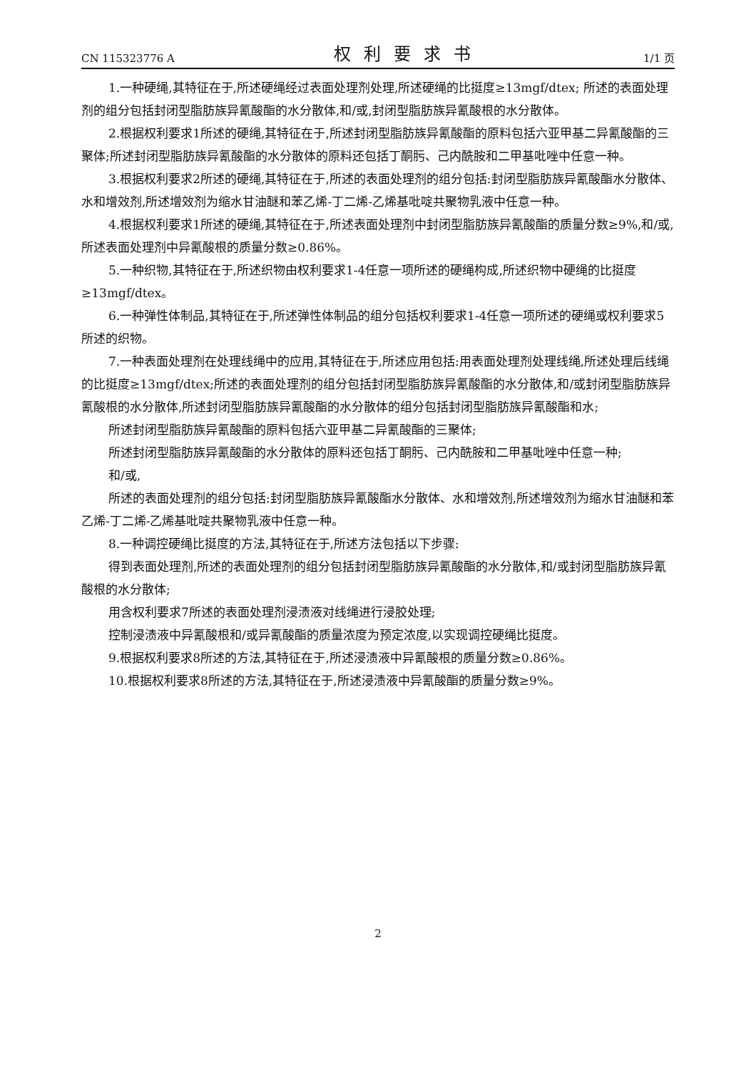CN 115323776 A 权利要求书 1/1 页
1.一种硬绳,其特征在于,所述硬绳经过表面处理剂处理,所述硬绳的比挺度≥13mgf/dtex; 所述的表面处理剂的组分包括封闭型脂肪族异氰酸酯的水分散体,和/或,封闭型脂肪族异氰酸根的水分散体。
2.根据权利要求1所述的硬绳,其特征在于,所述封闭型脂肪族异氰酸酯的原料包括六亚甲基二异氰酸酯的三聚体;所述封闭型脂肪族异氰酸酯的水分散体的原料还包括丁酮肟、己内酰胺和二甲基吡唑中任意一种。
3.根据权利要求2所述的硬绳,其特征在于,所述的表面处理剂的组分包括:封闭型脂肪族异氰酸酯水分散体、水和增效剂,所述增效剂为缩水甘油醚和苯乙烯-丁二烯-乙烯基吡啶共聚物乳液中任意一种。
4.根据权利要求1所述的硬绳,其特征在于,所述表面处理剂中封闭型脂肪族异氰酸酯的质量分数≥9%,和/或,所述表面处理剂中异氰酸根的质量分数≥0.86%。
5.一种织物,其特征在于,所述织物由权利要求1-4任意一项所述的硬绳构成,所述织物中硬绳的比挺度≥13mgf/dtex。
6.一种弹性体制品,其特征在于,所述弹性体制品的组分包括权利要求1-4任意一项所述的硬绳或权利要求5所述的织物。
7.一种表面处理剂在处理线绳中的应用,其特征在于,所述应用包括:用表面处理剂处理线绳,所述处理后线绳的比挺度≥13mgf/dtex;所述的表面处理剂的组分包括封闭型脂肪族异氰酸酯的水分散体,和/或封闭型脂肪族异氰酸根的水分散体,所述封闭型脂肪族异氰酸酯的水分散体的组分包括封闭型脂肪族异氰酸酯和水;
所述封闭型脂肪族异氰酸酯的原料包括六亚甲基二异氰酸酯的三聚体;
所述封闭型脂肪族异氰酸酯的水分散体的原料还包括丁酮肟、己内酰胺和二甲基吡唑中任意一种;
和/或,
所述的表面处理剂的组分包括:封闭型脂肪族异氰酸酯水分散体、水和增效剂,所述增效剂为缩水甘油醚和苯乙烯-丁二烯-乙烯基吡啶共聚物乳液中任意一种。
8.一种调控硬绳比挺度的方法,其特征在于,所述方法包括以下步骤:
得到表面处理剂,所述的表面处理剂的组分包括封闭型脂肪族异氰酸酯的水分散体,和/或封闭型脂肪族异氰酸根的水分散体;
用含权利要求7所述的表面处理剂浸渍液对线绳进行浸胶处理;
控制浸渍液中异氰酸根和/或异氰酸酯的质量浓度为预定浓度,以实现调控硬绳比挺度。
9.根据权利要求8所述的方法,其特征在于,所述浸渍液中异氰酸根的质量分数≥0.86%。
10.根据权利要求8所述的方法,其特征在于,所述浸渍液中异氰酸酯的质量分数≥9%。
2